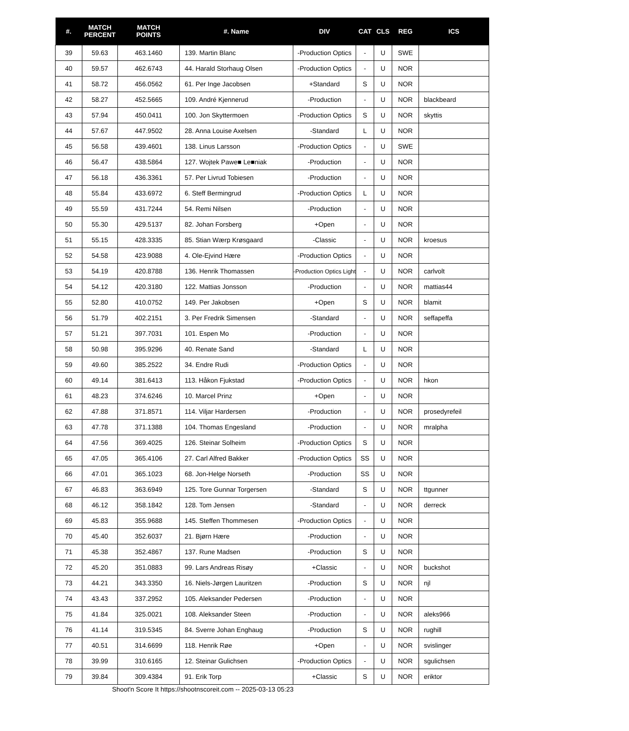| #. | MATCH PERCENT | MATCH POINTS | #. Name | DIV | CAT | CLS | REG | ICS |
| --- | --- | --- | --- | --- | --- | --- | --- | --- |
| 39 | 59.63 | 463.1460 | 139. Martin Blanc | -Production Optics | - | U | SWE | |
| 40 | 59.57 | 462.6743 | 44. Harald Storhaug Olsen | -Production Optics | - | U | NOR | |
| 41 | 58.72 | 456.0562 | 61. Per Inge Jacobsen | +Standard | S | U | NOR | |
| 42 | 58.27 | 452.5665 | 109. André Kjennerud | -Production | - | U | NOR | blackbeard |
| 43 | 57.94 | 450.0411 | 100. Jon Skyttermoen | -Production Optics | S | U | NOR | skyttis |
| 44 | 57.67 | 447.9502 | 28. Anna Louise Axelsen | -Standard | L | U | NOR | |
| 45 | 56.58 | 439.4601 | 138. Linus Larsson | -Production Optics | - | U | SWE | |
| 46 | 56.47 | 438.5864 | 127. Wojtek Pawe■ Le■niak | -Production | - | U | NOR | |
| 47 | 56.18 | 436.3361 | 57. Per Livrud Tobiesen | -Production | - | U | NOR | |
| 48 | 55.84 | 433.6972 | 6. Steff Bermingrud | -Production Optics | L | U | NOR | |
| 49 | 55.59 | 431.7244 | 54. Remi Nilsen | -Production | - | U | NOR | |
| 50 | 55.30 | 429.5137 | 82. Johan Forsberg | +Open | - | U | NOR | |
| 51 | 55.15 | 428.3335 | 85. Stian Wærp Krøsgaard | -Classic | - | U | NOR | kroesus |
| 52 | 54.58 | 423.9088 | 4. Ole-Ejvind Hære | -Production Optics | - | U | NOR | |
| 53 | 54.19 | 420.8788 | 136. Henrik Thomassen | -Production Optics Light | - | U | NOR | carlvolt |
| 54 | 54.12 | 420.3180 | 122. Mattias Jonsson | -Production | - | U | NOR | mattias44 |
| 55 | 52.80 | 410.0752 | 149. Per Jakobsen | +Open | S | U | NOR | blamit |
| 56 | 51.79 | 402.2151 | 3. Per Fredrik Simensen | -Standard | - | U | NOR | seffapeffa |
| 57 | 51.21 | 397.7031 | 101. Espen Mo | -Production | - | U | NOR | |
| 58 | 50.98 | 395.9296 | 40. Renate Sand | -Standard | L | U | NOR | |
| 59 | 49.60 | 385.2522 | 34. Endre Rudi | -Production Optics | - | U | NOR | |
| 60 | 49.14 | 381.6413 | 113. Håkon Fjukstad | -Production Optics | - | U | NOR | hkon |
| 61 | 48.23 | 374.6246 | 10. Marcel Prinz | +Open | - | U | NOR | |
| 62 | 47.88 | 371.8571 | 114. Viljar Hardersen | -Production | - | U | NOR | prosedyrefeil |
| 63 | 47.78 | 371.1388 | 104. Thomas Engesland | -Production | - | U | NOR | mralpha |
| 64 | 47.56 | 369.4025 | 126. Steinar Solheim | -Production Optics | S | U | NOR | |
| 65 | 47.05 | 365.4106 | 27. Carl Alfred Bakker | -Production Optics | SS | U | NOR | |
| 66 | 47.01 | 365.1023 | 68. Jon-Helge Norseth | -Production | SS | U | NOR | |
| 67 | 46.83 | 363.6949 | 125. Tore Gunnar Torgersen | -Standard | S | U | NOR | ttgunner |
| 68 | 46.12 | 358.1842 | 128. Tom Jensen | -Standard | - | U | NOR | derreck |
| 69 | 45.83 | 355.9688 | 145. Steffen Thommesen | -Production Optics | - | U | NOR | |
| 70 | 45.40 | 352.6037 | 21. Bjørn Hære | -Production | - | U | NOR | |
| 71 | 45.38 | 352.4867 | 137. Rune Madsen | -Production | S | U | NOR | |
| 72 | 45.20 | 351.0883 | 99. Lars Andreas Risøy | +Classic | - | U | NOR | buckshot |
| 73 | 44.21 | 343.3350 | 16. Niels-Jørgen Lauritzen | -Production | S | U | NOR | njl |
| 74 | 43.43 | 337.2952 | 105. Aleksander Pedersen | -Production | - | U | NOR | |
| 75 | 41.84 | 325.0021 | 108. Aleksander Steen | -Production | - | U | NOR | aleks966 |
| 76 | 41.14 | 319.5345 | 84. Sverre Johan Enghaug | -Production | S | U | NOR | rughill |
| 77 | 40.51 | 314.6699 | 118. Henrik Røe | +Open | - | U | NOR | svislinger |
| 78 | 39.99 | 310.6165 | 12. Steinar Gulichsen | -Production Optics | - | U | NOR | sgulichsen |
| 79 | 39.84 | 309.4384 | 91. Erik Torp | +Classic | S | U | NOR | eriktor |
Shoot'n Score It https://shootnscoreit.com -- 2025-03-13 05:23